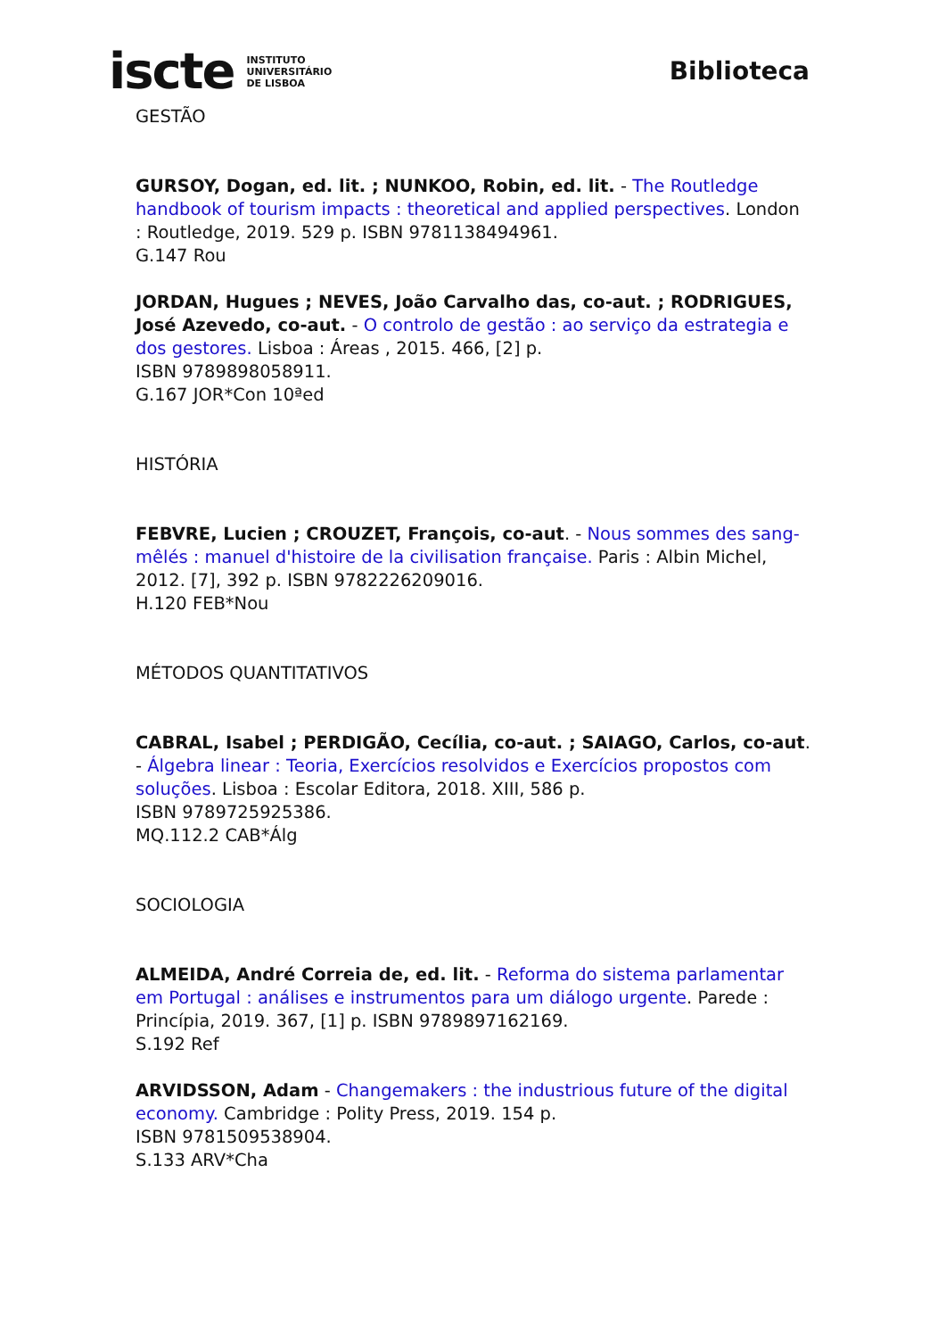iscte INSTITUTO
UNIVERSITÁRIO
DE LISBOA
Biblioteca
GESTÃO
GURSOY, Dogan, ed. lit. ; NUNKOO, Robin, ed. lit. - The Routledge handbook of tourism impacts : theoretical and applied perspectives. London : Routledge, 2019. 529 p. ISBN 9781138494961.
G.147 Rou
JORDAN, Hugues ; NEVES, João Carvalho das, co-aut. ; RODRIGUES, José Azevedo, co-aut. - O controlo de gestão : ao serviço da estrategia e dos gestores. Lisboa : Áreas , 2015. 466, [2] p.
ISBN 9789898058911.
G.167 JOR*Con 10ªed
HISTÓRIA
FEBVRE, Lucien ; CROUZET, François, co-aut. - Nous sommes des sang-mêlés : manuel d'histoire de la civilisation française. Paris : Albin Michel, 2012. [7], 392 p. ISBN 9782226209016.
H.120 FEB*Nou
MÉTODOS QUANTITATIVOS
CABRAL, Isabel ; PERDIGÃO, Cecília, co-aut. ; SAIAGO, Carlos, co-aut. - Álgebra linear : Teoria, Exercícios resolvidos e Exercícios propostos com soluções. Lisboa : Escolar Editora, 2018. XIII, 586 p.
ISBN 9789725925386.
MQ.112.2 CAB*Álg
SOCIOLOGIA
ALMEIDA, André Correia de, ed. lit. - Reforma do sistema parlamentar em Portugal : análises e instrumentos para um diálogo urgente. Parede : Princípia, 2019. 367, [1] p. ISBN 9789897162169.
S.192 Ref
ARVIDSSON, Adam - Changemakers : the industrious future of the digital economy. Cambridge : Polity Press, 2019. 154 p.
ISBN 9781509538904.
S.133 ARV*Cha